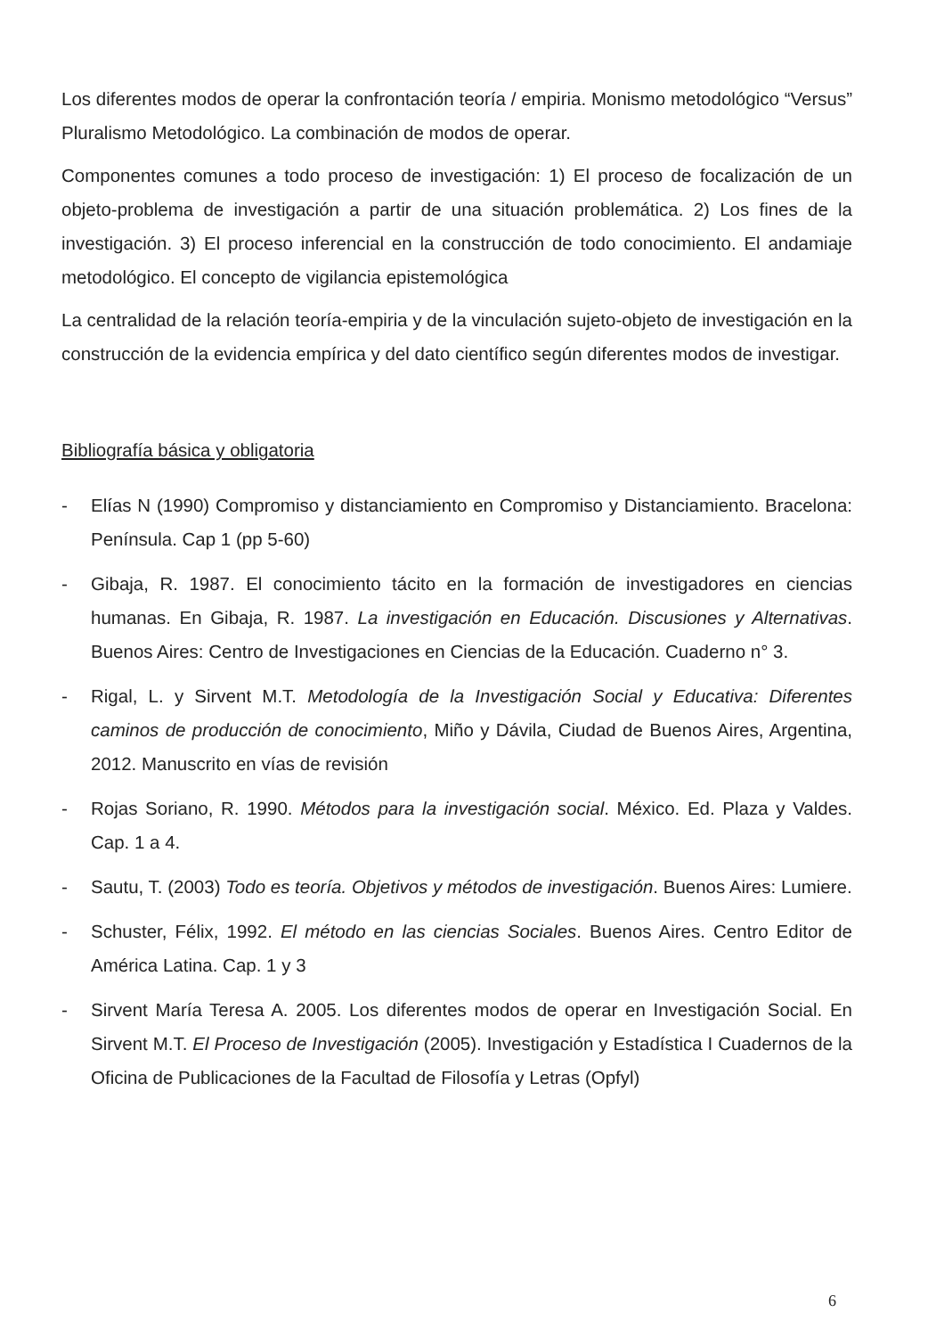Los diferentes modos de operar la confrontación teoría / empiria. Monismo metodológico “Versus” Pluralismo Metodológico. La combinación de modos de operar.
Componentes comunes a todo proceso de investigación: 1) El proceso de focalización de un objeto-problema de investigación a partir de una situación problemática. 2) Los fines de la investigación. 3) El proceso inferencial en la construcción de todo conocimiento. El andamiaje metodológico. El concepto de vigilancia epistemológica
La centralidad de la relación teoría-empiria y de la vinculación sujeto-objeto de investigación en la construcción de la evidencia empírica y del dato científico según diferentes modos de investigar.
Bibliografía básica y obligatoria
- Elías N (1990) Compromiso y distanciamiento en Compromiso y Distanciamiento. Bracelona: Península. Cap 1 (pp 5-60)
- Gibaja, R. 1987. El conocimiento tácito en la formación de investigadores en ciencias humanas. En Gibaja, R. 1987. La investigación en Educación. Discusiones y Alternativas. Buenos Aires: Centro de Investigaciones en Ciencias de la Educación. Cuaderno n° 3.
- Rigal, L. y Sirvent M.T. Metodología de la Investigación Social y Educativa: Diferentes caminos de producción de conocimiento, Miño y Dávila, Ciudad de Buenos Aires, Argentina, 2012. Manuscrito en vías de revisión
- Rojas Soriano, R. 1990. Métodos para la investigación social. México. Ed. Plaza y Valdes. Cap. 1 a 4.
- Sautu, T. (2003) Todo es teoría. Objetivos y métodos de investigación. Buenos Aires: Lumiere.
- Schuster, Félix, 1992. El método en las ciencias Sociales. Buenos Aires. Centro Editor de América Latina. Cap. 1 y 3
- Sirvent María Teresa A. 2005. Los diferentes modos de operar en Investigación Social. En Sirvent M.T. El Proceso de Investigación (2005). Investigación y Estadística I Cuadernos de la Oficina de Publicaciones de la Facultad de Filosofía y Letras (Opfyl)
6